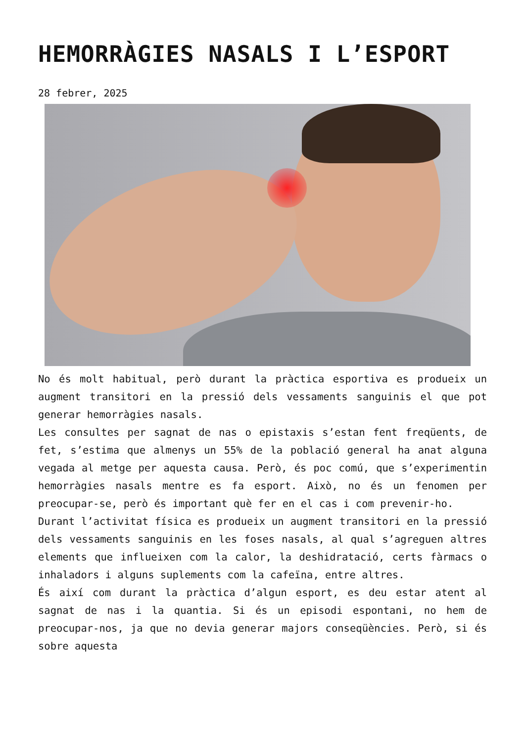HEMORRÀGIES NASALS I L’ESPORT
28 febrer, 2025
No és molt habitual, però durant la pràctica esportiva es produeix un augment transitori en la pressió dels vessaments sanguinis el que pot generar hemorràgies nasals.
Les consultes per sagnat de nas o epistaxis s’estan fent freqüents, de fet, s’estima que almenys un 55% de la població general ha anat alguna vegada al metge per aquesta causa. Però, és poc comú, que s’experimentin hemorràgies nasals mentre es fa esport. Això, no és un fenomen per preocupar-se, però és important què fer en el cas i com prevenir-ho.
Durant l’activitat física es produeix un augment transitori en la pressió dels vessaments sanguinis en les foses nasals, al qual s’agreguen altres elements que influeixen com la calor, la deshidratació, certs fàrmacs o inhaladors i alguns suplements com la cafeïna, entre altres.
És així com durant la pràctica d’algun esport, es deu estar atent al sagnat de nas i la quantia. Si és un episodi espontani, no hem de preocupar-nos, ja que no devia generar majors conseqüències. Però, si és sobre aquesta